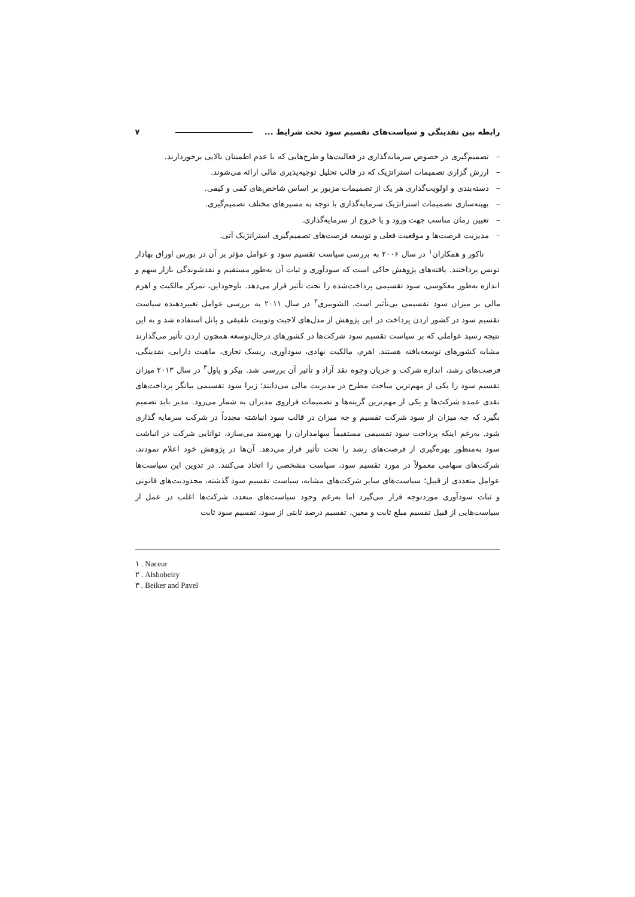رابطه بین نقدینگی و سیاست‌های تقسیم سود تحت شرایط ... ۷
– تصمیم‌گیری در خصوص سرمایه‌گذاری در فعالیت‌ها و طرح‌هایی که با عدم اطمینان بالایی برخوردارند.
– ارزش گزاری تصمیمات استراتژیک که در قالب تحلیل توجیه‌پذیری مالی ارائه می‌شوند.
– دسته‌بندی و اولویت‌گذاری هر یک از تصمیمات مزبور بر اساس شاخص‌های کمی و کیفی.
– بهینه‌سازی تصمیمات استراتژیک سرمایه‌گذاری با توجه به مسیرهای مختلف تصمیم‌گیری.
– تعیین زمان مناسب جهت ورود و یا خروج از سرمایه‌گذاری.
– مدیریت فرصت‌ها و موقعیت فعلی و توسعه فرصت‌های تصمیم‌گیری استراتژیک آتی.
ناکور و همکاران<sup>۱</sup> در سال ۲۰۰۶ به بررسی سیاست تقسیم سود و عوامل مؤثر بر آن در بورس اوراق بهادار تونس پرداختند. یافته‌های پژوهش حاکی است که سودآوری و ثبات آن به‌طور مستقیم و نقدشوندگی بازار سهم و اندازه به‌طور معکوسی، سود تقسیمی پرداخت‌شده را تحت تأثیر قرار می‌دهد. باوجوداین، تمرکز مالکیت و اهرم مالی بر میزان سود تقسیمی بی‌تأثیر است. الشوبیری<sup>۲</sup> در سال ۲۰۱۱ به بررسی عوامل تغییردهنده سیاست تقسیم سود در کشور اردن پرداخت در این پژوهش از مدل‌های لاجیت وتوبیت تلفیقی و پانل استفاده شد و به این نتیجه رسید عواملی که بر سیاست تقسیم سود شرکت‌ها در کشورهای درحال‌توسعه همچون اردن تأثیر می‌گذارند مشابه کشورهای توسعه‌یافته هستند. اهرم، مالکیت نهادی، سودآوری، ریسک تجاری، ماهیت دارایی، نقدینگی، فرصت‌های رشد، اندازه شرکت و جریان وجوه نقد آزاد و تأثیر آن بررسی شد. بیکر و پاول<sup>۳</sup> در سال ۲۰۱۳ میزان تقسیم سود را یکی از مهم‌ترین مباحث مطرح در مدیریت مالی می‌دانند؛ زیرا سود تقسیمی بیانگر پرداخت‌های نقدی عمده شرکت‌ها و یکی از مهم‌ترین گزینه‌ها و تصمیمات فراروی مدیران به شمار می‌رود. مدیر باید تصمیم بگیرد که چه میزان از سود شرکت تقسیم و چه میزان در قالب سود انباشته مجدداً در شرکت سرمایه گذاری شود. به‌رغم اینکه پرداخت سود تقسیمی مستقیماً سهامداران را بهره‌مند می‌سازد، توانایی شرکت در انباشت سود به‌منظور بهره‌گیری از فرصت‌های رشد را تحت تأثیر قرار می‌دهد. آن‌ها در پژوهش خود اعلام نمودند، شرکت‌های سهامی معمولاً در مورد تقسیم سود، سیاست مشخصی را اتخاذ می‌کنند. در تدوین این سیاست‌ها عوامل متعددی از قبیل؛ سیاست‌های سایر شرکت‌های مشابه، سیاست تقسیم سود گذشته، محدودیت‌های قانونی و ثبات سودآوری موردتوجه قرار می‌گیرد اما به‌رغم وجود سیاست‌های متعدد، شرکت‌ها اغلب در عمل از سیاست‌هایی از قبیل تقسیم مبلغ ثابت و معین، تقسیم درصد ثابتی از سود، تقسیم سود ثابت
۱ . Naceur
۲ . Alshobeiry
۳ . Beiker and Pavel